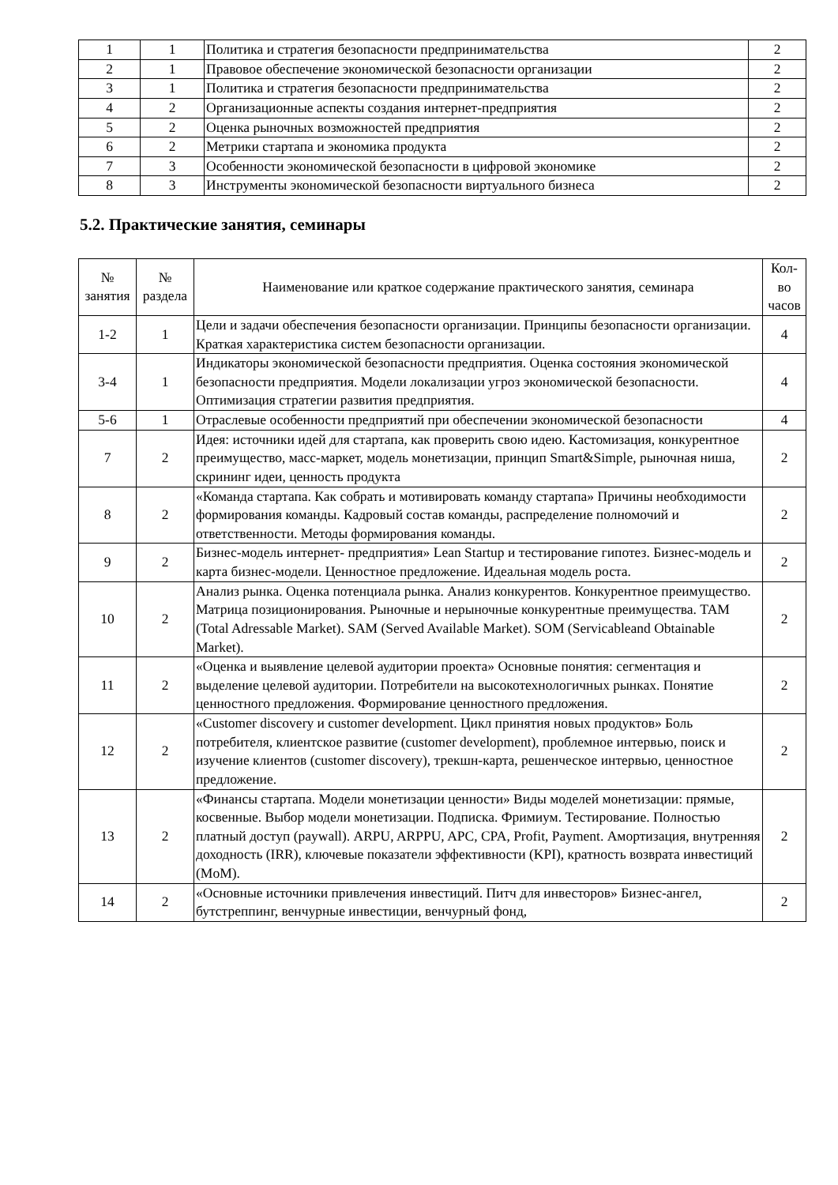| 1 | 1 | Политика и стратегия безопасности предпринимательства | 2 |
| 2 | 1 | Правовое обеспечение экономической безопасности организации | 2 |
| 3 | 1 | Политика и стратегия безопасности предпринимательства | 2 |
| 4 | 2 | Организационные аспекты создания интернет-предприятия | 2 |
| 5 | 2 | Оценка рыночных возможностей предприятия | 2 |
| 6 | 2 | Метрики стартапа и экономика продукта | 2 |
| 7 | 3 | Особенности экономической безопасности в цифровой экономике | 2 |
| 8 | 3 | Инструменты экономической безопасности виртуального бизнеса | 2 |
5.2. Практические занятия, семинары
| № занятия | № раздела | Наименование или краткое содержание практического занятия, семинара | Кол- во часов |
| --- | --- | --- | --- |
| 1-2 | 1 | Цели и задачи обеспечения безопасности организации. Принципы безопасности организации. Краткая характеристика систем безопасности организации. | 4 |
| 3-4 | 1 | Индикаторы экономической безопасности предприятия. Оценка состояния экономической безопасности предприятия. Модели локализации угроз экономической безопасности. Оптимизация стратегии развития предприятия. | 4 |
| 5-6 | 1 | Отраслевые особенности предприятий при обеспечении экономической безопасности | 4 |
| 7 | 2 | Идея: источники идей для стартапа, как проверить свою идею. Кастомизация, конкурентное преимущество, масс-маркет, модель монетизации, принцип Smart&Simple, рыночная ниша, скрининг идеи, ценность продукта | 2 |
| 8 | 2 | «Команда стартапа. Как собрать и мотивировать команду стартапа» Причины необходимости формирования команды. Кадровый состав команды, распределение полномочий и ответственности. Методы формирования команды. | 2 |
| 9 | 2 | Бизнес-модель интернет- предприятия» Lean Startup и тестирование гипотез. Бизнес-модель и карта бизнес-модели. Ценностное предложение. Идеальная модель роста. | 2 |
| 10 | 2 | Анализ рынка. Оценка потенциала рынка. Анализ конкурентов. Конкурентное преимущество. Матрица позиционирования. Рыночные и нерыночные конкурентные преимущества. TAM (Total Adressable Market). SAM (Served Available Market). SOM (Servicableand Obtainable Market). | 2 |
| 11 | 2 | «Оценка и выявление целевой аудитории проекта» Основные понятия: сегментация и выделение целевой аудитории. Потребители на высокотехнологичных рынках. Понятие ценностного предложения. Формирование ценностного предложения. | 2 |
| 12 | 2 | «Customer discovery и customer development. Цикл принятия новых продуктов» Боль потребителя, клиентское развитие (customer development), проблемное интервью, поиск и изучение клиентов (customer discovery), трекшн-карта, решенческое интервью, ценностное предложение. | 2 |
| 13 | 2 | «Финансы стартапа. Модели монетизации ценности» Виды моделей монетизации: прямые, косвенные. Выбор модели монетизации. Подписка. Фримиум. Тестирование. Полностью платный доступ (paywall). ARPU, ARPPU, APC, CPA, Profit, Payment. Амортизация, внутренняя доходность (IRR), ключевые показатели эффективности (KPI), кратность возврата инвестиций (MoM). | 2 |
| 14 | 2 | «Основные источники привлечения инвестиций. Питч для инвесторов» Бизнес-ангел, бутстреппинг, венчурные инвестиции, венчурный фонд, | 2 |